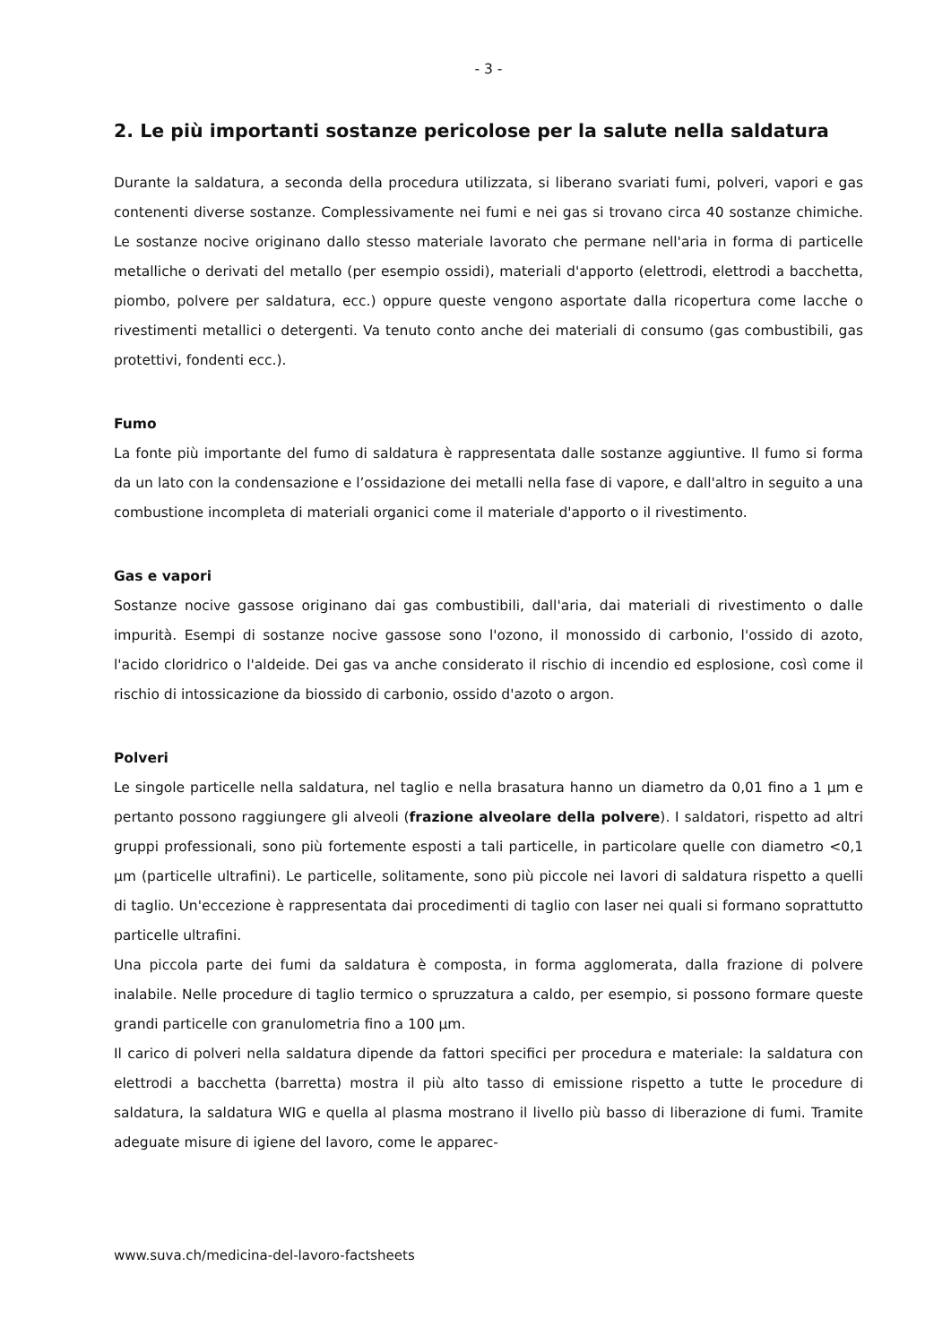- 3 -
2. Le più importanti sostanze pericolose per la salute nella saldatura
Durante la saldatura, a seconda della procedura utilizzata, si liberano svariati fumi, polveri, vapori e gas contenenti diverse sostanze. Complessivamente nei fumi e nei gas si trovano circa 40 sostanze chimiche. Le sostanze nocive originano dallo stesso materiale lavorato che permane nell'aria in forma di particelle metalliche o derivati del metallo (per esempio ossidi), materiali d'apporto (elettrodi, elettrodi a bacchetta, piombo, polvere per saldatura, ecc.) oppure queste vengono asportate dalla ricopertura come lacche o rivestimenti metallici o detergenti. Va tenuto conto anche dei materiali di consumo (gas combustibili, gas protettivi, fondenti ecc.).
Fumo
La fonte più importante del fumo di saldatura è rappresentata dalle sostanze aggiuntive. Il fumo si forma da un lato con la condensazione e l’ossidazione dei metalli nella fase di vapore, e dall'altro in seguito a una combustione incompleta di materiali organici come il materiale d'apporto o il rivestimento.
Gas e vapori
Sostanze nocive gassose originano dai gas combustibili, dall'aria, dai materiali di rivestimento o dalle impurità. Esempi di sostanze nocive gassose sono l'ozono, il monossido di carbonio, l'ossido di azoto, l'acido cloridrico o l'aldeide. Dei gas va anche considerato il rischio di incendio ed esplosione, così come il rischio di intossicazione da biossido di carbonio, ossido d'azoto o argon.
Polveri
Le singole particelle nella saldatura, nel taglio e nella brasatura hanno un diametro da 0,01 fino a 1 µm e pertanto possono raggiungere gli alveoli (frazione alveolare della polvere). I saldatori, rispetto ad altri gruppi professionali, sono più fortemente esposti a tali particelle, in particolare quelle con diametro <0,1 µm (particelle ultrafini). Le particelle, solitamente, sono più piccole nei lavori di saldatura rispetto a quelli di taglio. Un'eccezione è rappresentata dai procedimenti di taglio con laser nei quali si formano soprattutto particelle ultrafini.
Una piccola parte dei fumi da saldatura è composta, in forma agglomerata, dalla frazione di polvere inalabile. Nelle procedure di taglio termico o spruzzatura a caldo, per esempio, si possono formare queste grandi particelle con granulometria fino a 100 µm.
Il carico di polveri nella saldatura dipende da fattori specifici per procedura e materiale: la saldatura con elettrodi a bacchetta (barretta) mostra il più alto tasso di emissione rispetto a tutte le procedure di saldatura, la saldatura WIG e quella al plasma mostrano il livello più basso di liberazione di fumi. Tramite adeguate misure di igiene del lavoro, come le apparec-
www.suva.ch/medicina-del-lavoro-factsheets